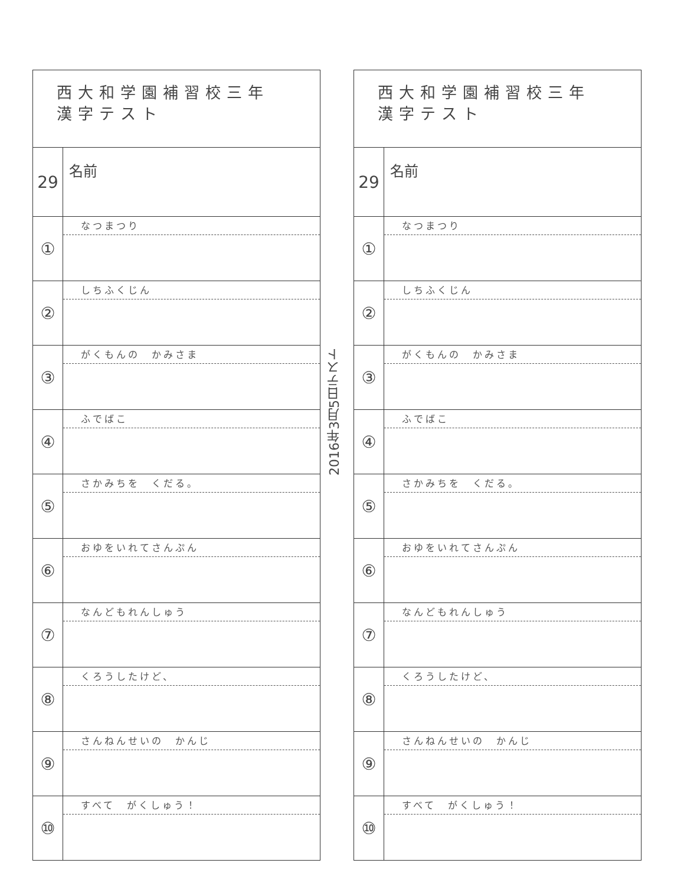西大和学園補習校三年
漢字テスト
29
名前
①
なつまつり
②
しちふくじん
③
がくもんの　かみさま
④
ふでばこ
⑤
さかみちを　くだる。
⑥
おゆをいれてさんぷん
⑦
なんどもれんしゅう
⑧
くろうしたけど、
⑨
さんねんせいの　かんじ
⑩
すべて　がくしゅう！
2016年3月5日テスト
西大和学園補習校三年
漢字テスト
29
名前
①
なつまつり
②
しちふくじん
③
がくもんの　かみさま
④
ふでばこ
⑤
さかみちを　くだる。
⑥
おゆをいれてさんぷん
⑦
なんどもれんしゅう
⑧
くろうしたけど、
⑨
さんねんせいの　かんじ
⑩
すべて　がくしゅう！